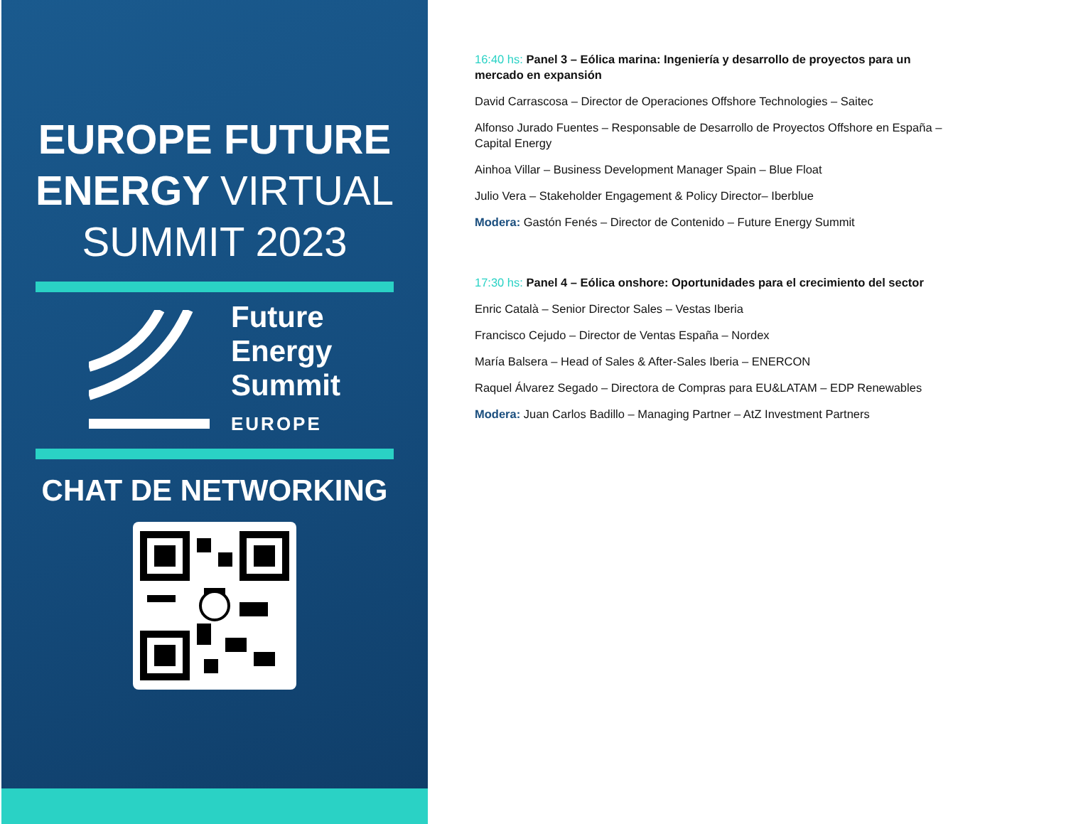EUROPE FUTURE
ENERGY VIRTUAL
SUMMIT 2023
Future
Energy
Summit
EUROPE
CHAT DE NETWORKING
16:40 hs: Panel 3 – Eólica marina: Ingeniería y desarrollo de proyectos para un mercado en expansión
David Carrascosa – Director de Operaciones Offshore Technologies – Saitec
Alfonso Jurado Fuentes – Responsable de Desarrollo de Proyectos Offshore en España – Capital Energy
Ainhoa Villar – Business Development Manager Spain – Blue Float
Julio Vera – Stakeholder Engagement & Policy Director– Iberblue
Modera: Gastón Fenés – Director de Contenido – Future Energy Summit
17:30 hs: Panel 4 – Eólica onshore: Oportunidades para el crecimiento del sector
Enric Català – Senior Director Sales – Vestas Iberia
Francisco Cejudo – Director de Ventas España – Nordex
María Balsera – Head of Sales & After-Sales Iberia – ENERCON
Raquel Álvarez Segado – Directora de Compras para EU&LATAM – EDP Renewables
Modera: Juan Carlos Badillo – Managing Partner – AtZ Investment Partners